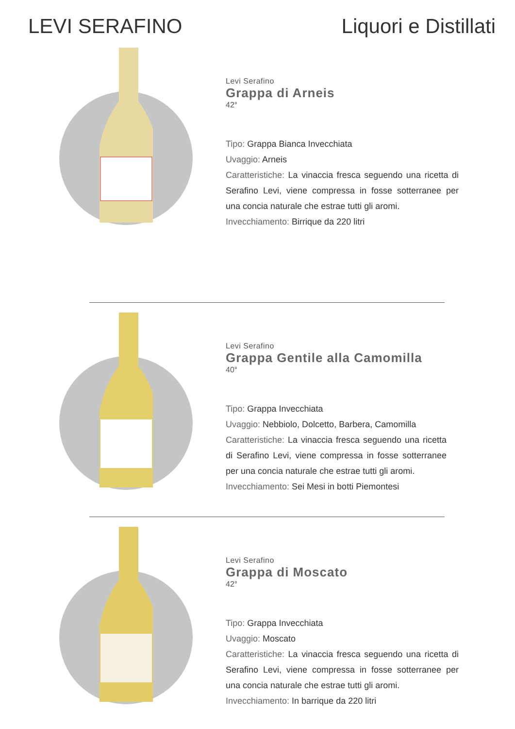LEVI SERAFINO Liquori e Distillati
Levi Serafino
Grappa di Arneis
42°
Tipo: Grappa Bianca Invecchiata
Uvaggio: Arneis
Caratteristiche: La vinaccia fresca seguendo una ricetta di Serafino Levi, viene compressa in fosse sotterranee per una concia naturale che estrae tutti gli aromi.
Invecchiamento: Birrique da 220 litri
Levi Serafino
Grappa Gentile alla Camomilla
40°
Tipo: Grappa Invecchiata
Uvaggio: Nebbiolo, Dolcetto, Barbera, Camomilla
Caratteristiche: La vinaccia fresca seguendo una ricetta di Serafino Levi, viene compressa in fosse sotterranee per una concia naturale che estrae tutti gli aromi.
Invecchiamento: Sei Mesi in botti Piemontesi
Levi Serafino
Grappa di Moscato
42°
Tipo: Grappa Invecchiata
Uvaggio: Moscato
Caratteristiche: La vinaccia fresca seguendo una ricetta di Serafino Levi, viene compressa in fosse sotterranee per una concia naturale che estrae tutti gli aromi.
Invecchiamento: In barrique da 220 litri